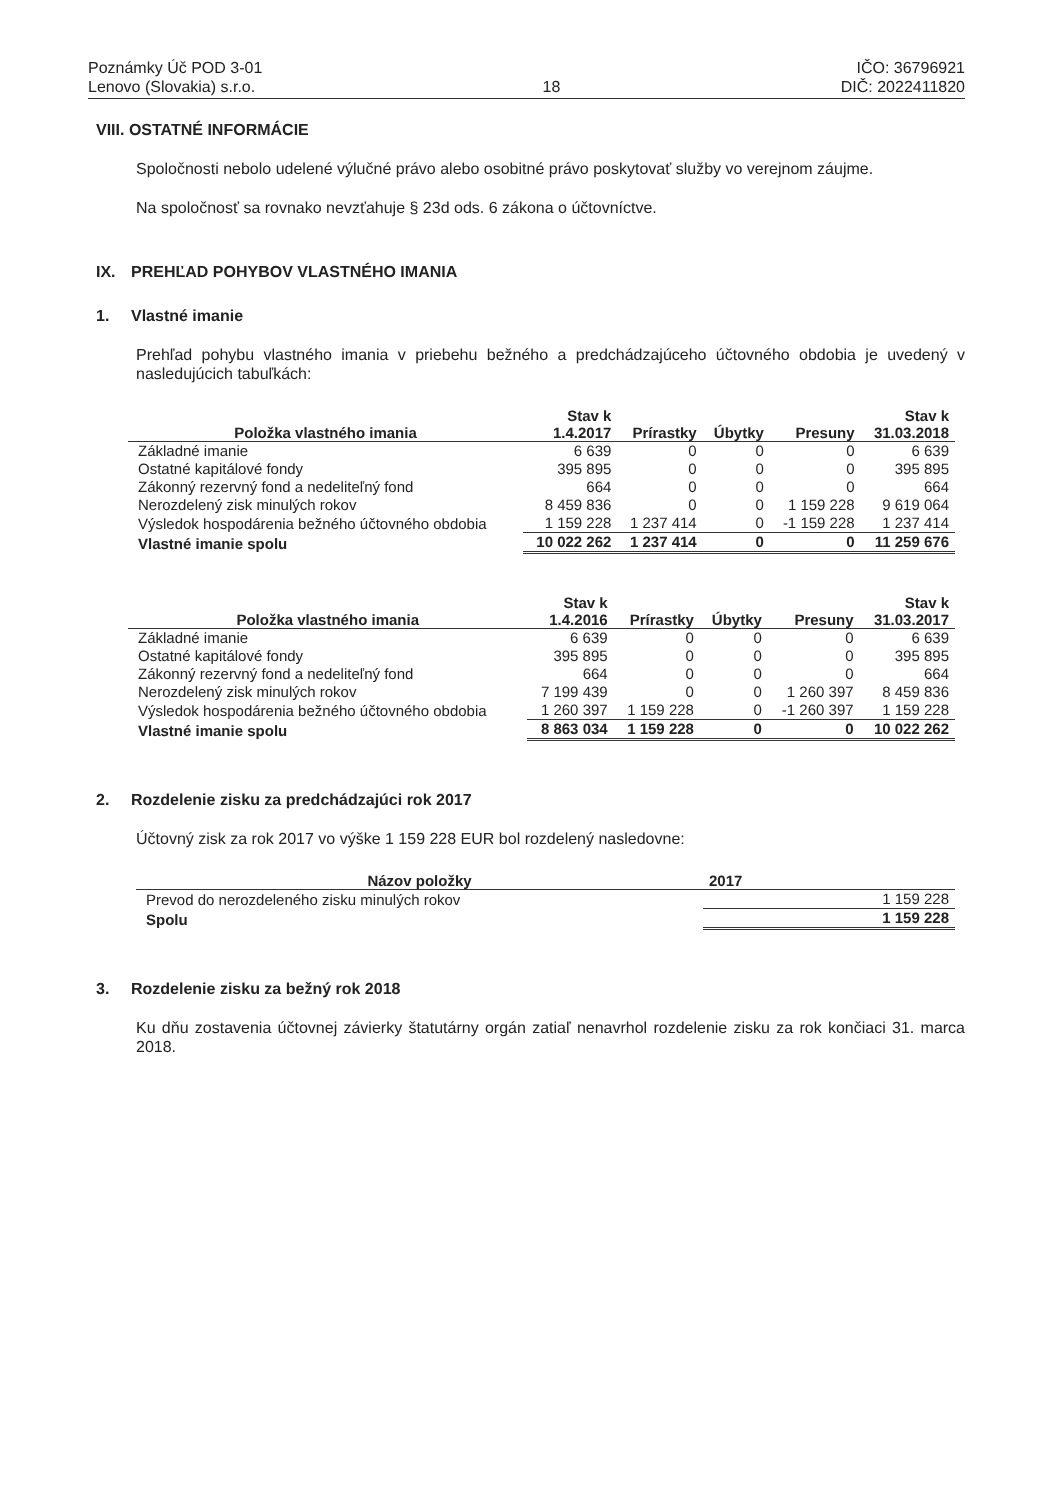Poznámky Úč POD 3-01
Lenovo (Slovakia) s.r.o.
18 IČO: 36796921
DIČ: 2022411820
VIII. OSTATNÉ INFORMÁCIE
Spoločnosti nebolo udelené výlučné právo alebo osobitné právo poskytovať služby vo verejnom záujme.
Na spoločnosť sa rovnako nevzťahuje § 23d ods. 6 zákona o účtovníctve.
IX. PREHĽAD POHYBOV VLASTNÉHO IMANIA
1. Vlastné imanie
Prehľad pohybu vlastného imania v priebehu bežného a predchádzajúceho účtovného obdobia je uvedený v nasledujúcich tabuľkách:
| Položka vlastného imania | Stav k 1.4.2017 | Prírastky | Úbytky | Presuny | Stav k 31.03.2018 |
| --- | --- | --- | --- | --- | --- |
| Základné imanie | 6 639 | 0 | 0 | 0 | 6 639 |
| Ostatné kapitálové fondy | 395 895 | 0 | 0 | 0 | 395 895 |
| Zákonný rezervný fond a nedeliteľný fond | 664 | 0 | 0 | 0 | 664 |
| Nerozdelený zisk minulých rokov | 8 459 836 | 0 | 0 | 1 159 228 | 9 619 064 |
| Výsledok hospodárenia bežného účtovného obdobia | 1 159 228 | 1 237 414 | 0 | -1 159 228 | 1 237 414 |
| Vlastné imanie spolu | 10 022 262 | 1 237 414 | 0 | 0 | 11 259 676 |
| Položka vlastného imania | Stav k 1.4.2016 | Prírastky | Úbytky | Presuny | Stav k 31.03.2017 |
| --- | --- | --- | --- | --- | --- |
| Základné imanie | 6 639 | 0 | 0 | 0 | 6 639 |
| Ostatné kapitálové fondy | 395 895 | 0 | 0 | 0 | 395 895 |
| Zákonný rezervný fond a nedeliteľný fond | 664 | 0 | 0 | 0 | 664 |
| Nerozdelený zisk minulých rokov | 7 199 439 | 0 | 0 | 1 260 397 | 8 459 836 |
| Výsledok hospodárenia bežného účtovného obdobia | 1 260 397 | 1 159 228 | 0 | -1 260 397 | 1 159 228 |
| Vlastné imanie spolu | 8 863 034 | 1 159 228 | 0 | 0 | 10 022 262 |
2. Rozdelenie zisku za predchádzajúci rok 2017
Účtovný zisk za rok 2017 vo výške 1 159 228 EUR bol rozdelený nasledovne:
| Názov položky | 2017 |
| --- | --- |
| Prevod do nerozdeleného zisku minulých rokov | 1 159 228 |
| Spolu | 1 159 228 |
3. Rozdelenie zisku za bežný rok 2018
Ku dňu zostavenia účtovnej závierky štatutárny orgán zatiaľ nenavrhol rozdelenie zisku za rok končiaci 31. marca 2018.